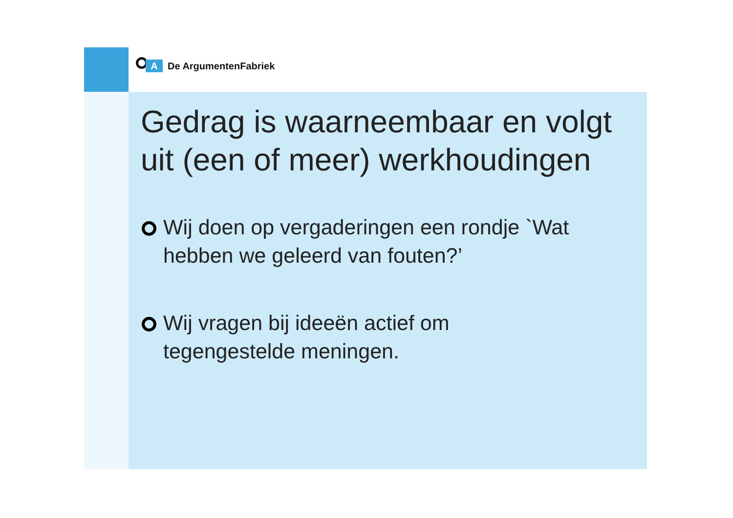A
De ArgumentenFabriek
Gedrag is waarneembaar en volgt uit (een of meer) werkhoudingen
Wij doen op vergaderingen een rondje `Wat hebben we geleerd van fouten?’
Wij vragen bij ideeën actief om
tegengestelde meningen.